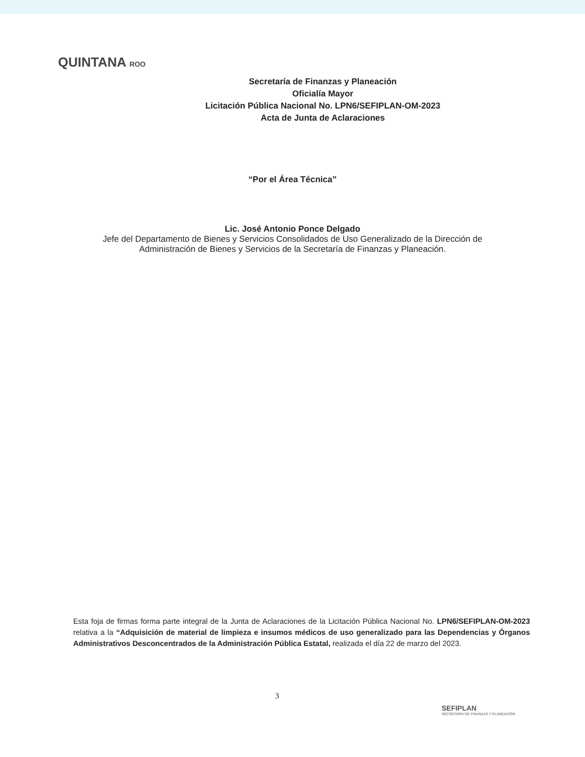QUINTANA ROO
Secretaría de Finanzas y Planeación
Oficialía Mayor
Licitación Pública Nacional No. LPN6/SEFIPLAN-OM-2023
Acta de Junta de Aclaraciones
“Por el Área Técnica”
Lic. José Antonio Ponce Delgado
Jefe del Departamento de Bienes y Servicios Consolidados de Uso Generalizado de la Dirección de
Administración de Bienes y Servicios de la Secretaría de Finanzas y Planeación.
Esta foja de firmas forma parte integral de la Junta de Aclaraciones de la Licitación Pública Nacional No. LPN6/SEFIPLAN-OM-2023 relativa a la “Adquisición de material de limpieza e insumos médicos de uso generalizado para las Dependencias y Órganos Administrativos Desconcentrados de la Administración Pública Estatal, realizada el día 22 de marzo del 2023.
3
SEFIPLAN
SECRETARÍA DE FINANZAS Y PLANEACIÓN